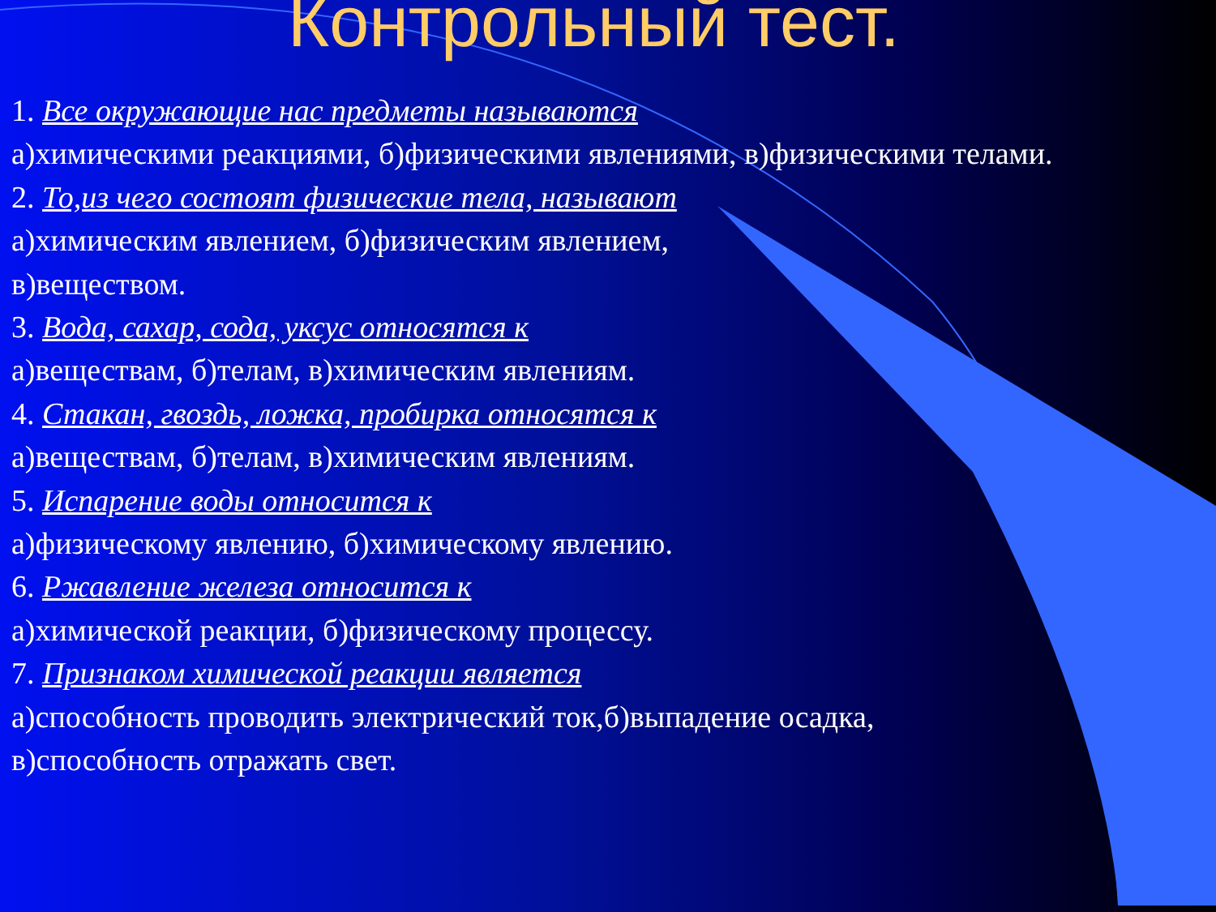Контрольный тест.
1. Все окружающие нас предметы называются
а)химическими реакциями, б)физическими явлениями, в)физическими телами.
2. То,из чего состоят физические тела, называют
а)химическим явлением, б)физическим явлением,
в)веществом.
3. Вода, сахар, сода, уксус относятся к
а)веществам, б)телам, в)химическим явлениям.
4. Стакан, гвоздь, ложка, пробирка относятся к
а)веществам, б)телам, в)химическим явлениям.
5. Испарение воды относится к
а)физическому явлению, б)химическому явлению.
6. Ржавление железа относится к
а)химической реакции, б)физическому процессу.
7. Признаком химической реакции является
а)способность проводить электрический ток,б)выпадение осадка,
в)способность отражать свет.